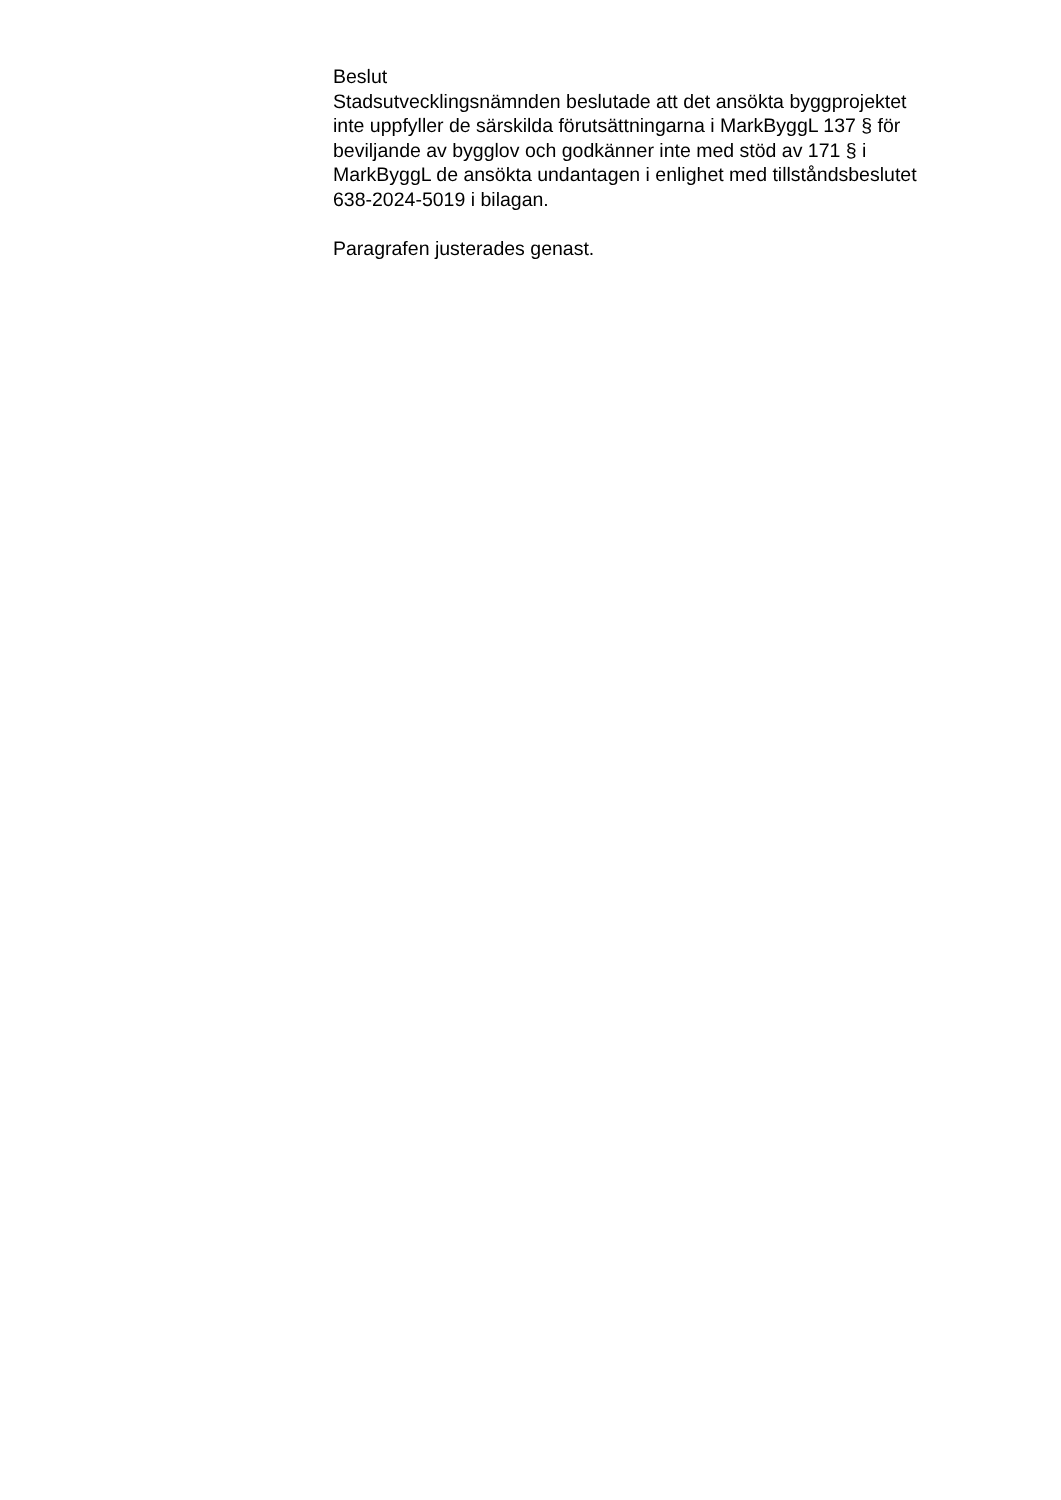Beslut
Stadsutvecklingsnämnden beslutade att det ansökta byggprojektet
inte uppfyller de särskilda förutsättningarna i MarkByggL 137 § för
beviljande av bygglov och godkänner inte med stöd av 171 § i
MarkByggL de ansökta undantagen i enlighet med tillståndsbeslutet
638-2024-5019 i bilagan.
Paragrafen justerades genast.